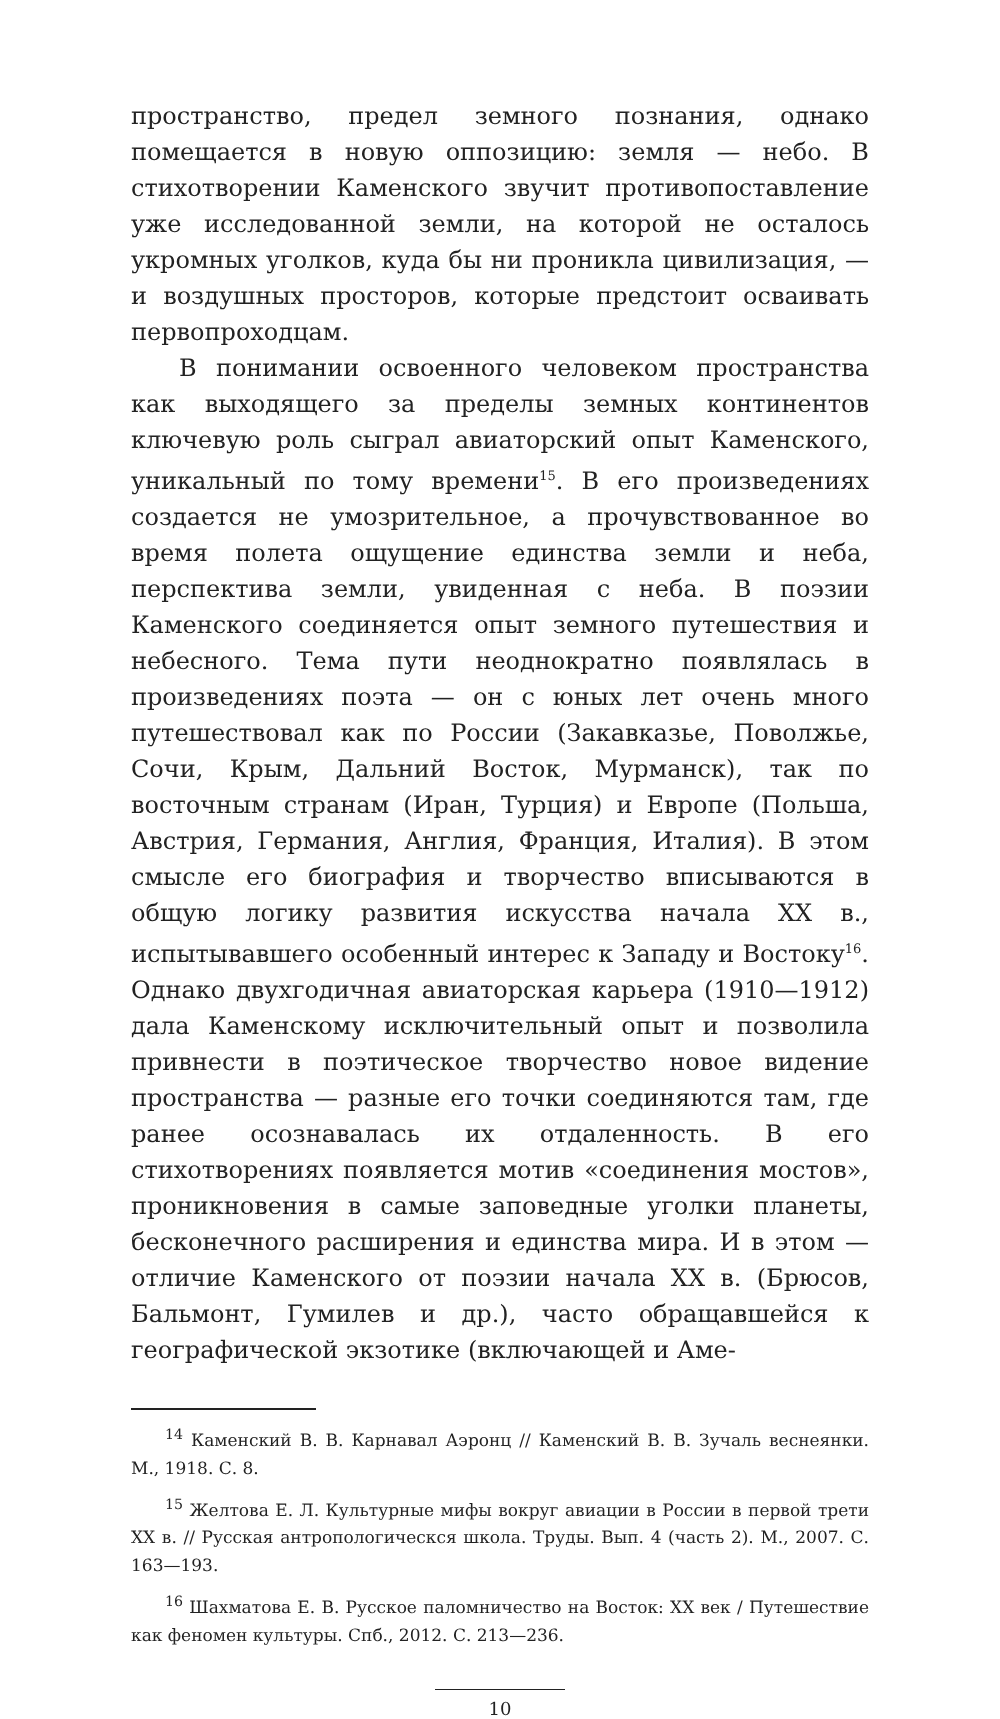пространство, предел земного познания, однако помещается в новую оппозицию: земля — небо. В стихотворении Каменского звучит противопоставление уже исследованной земли, на которой не осталось укромных уголков, куда бы ни проникла цивилизация, — и воздушных просторов, которые предстоит осваивать первопроходцам.
В понимании освоенного человеком пространства как выходящего за пределы земных континентов ключевую роль сыграл авиаторский опыт Каменского, уникальный по тому времени<sup>15</sup>. В его произведениях создается не умозрительное, а прочувствованное во время полета ощущение единства земли и неба, перспектива земли, увиденная с неба. В поэзии Каменского соединяется опыт земного путешествия и небесного. Тема пути неоднократно появлялась в произведениях поэта — он с юных лет очень много путешествовал как по России (Закавказье, Поволжье, Сочи, Крым, Дальний Восток, Мурманск), так по восточным странам (Иран, Турция) и Европе (Польша, Австрия, Германия, Англия, Франция, Италия). В этом смысле его биография и творчество вписываются в общую логику развития искусства начала XX в., испытывавшего особенный интерес к Западу и Востоку<sup>16</sup>. Однако двухгодичная авиаторская карьера (1910—1912) дала Каменскому исключительный опыт и позволила привнести в поэтическое творчество новое видение пространства — разные его точки соединяются там, где ранее осознавалась их отдаленность. В его стихотворениях появляется мотив «соединения мостов», проникновения в самые заповедные уголки планеты, бесконечного расширения и единства мира. И в этом — отличие Каменского от поэзии начала XX в. (Брюсов, Бальмонт, Гумилев и др.), часто обращавшейся к географической экзотике (включающей и Аме-
<sup>14</sup> Каменский В. В. Карнавал Аэронц // Каменский В. В. Зучаль веснеянки. М., 1918. С. 8.
<sup>15</sup> Желтова Е. Л. Культурные мифы вокруг авиации в России в первой трети XX в. // Русская антропологическся школа. Труды. Вып. 4 (часть 2). М., 2007. С. 163—193.
<sup>16</sup> Шахматова Е. В. Русское паломничество на Восток: XX век / Путешествие как феномен культуры. Спб., 2012. С. 213—236.
10